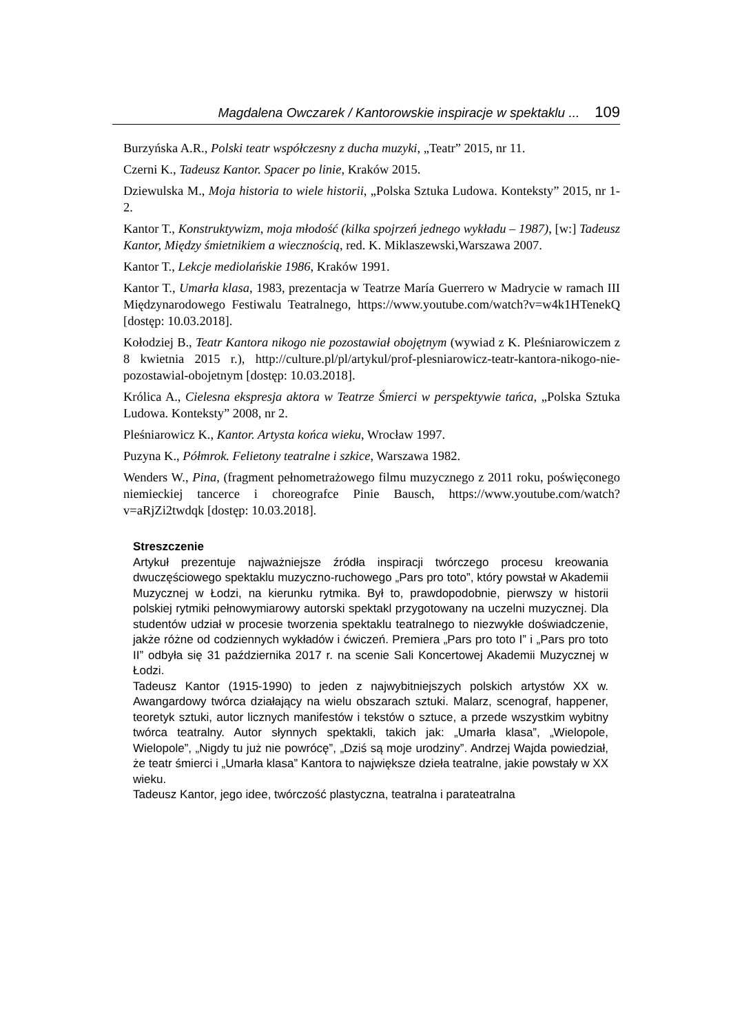Magdalena Owczarek / Kantorowskie inspiracje w spektaklu ... 109
Burzyńska A.R., Polski teatr współczesny z ducha muzyki, „Teatr” 2015, nr 11.
Czerni K., Tadeusz Kantor. Spacer po linie, Kraków 2015.
Dziewulska M., Moja historia to wiele historii, „Polska Sztuka Ludowa. Konteksty” 2015, nr 1-2.
Kantor T., Konstruktywizm, moja młodość (kilka spojrzeń jednego wykładu – 1987), [w:] Tadeusz Kantor, Między śmietnikiem a wiecznością, red. K. Miklaszewski,Warszawa 2007.
Kantor T., Lekcje mediolańskie 1986, Kraków 1991.
Kantor T., Umarła klasa, 1983, prezentacja w Teatrze María Guerrero w Madrycie w ramach III Międzynarodowego Festiwalu Teatralnego, https://www.youtube.com/watch?v=w4k1HTenekQ [dostęp: 10.03.2018].
Kołodziej B., Teatr Kantora nikogo nie pozostawiał obojętnym (wywiad z K. Pleśniarowiczem z 8 kwietnia 2015 r.), http://culture.pl/pl/artykul/prof-plesniarowicz-teatr-kantora-nikogo-nie-pozostawial-obojetnym [dostęp: 10.03.2018].
Królica A., Cielesna ekspresja aktora w Teatrze Śmierci w perspektywie tańca, „Polska Sztuka Ludowa. Konteksty” 2008, nr 2.
Pleśniarowicz K., Kantor. Artysta końca wieku, Wrocław 1997.
Puzyna K., Półmrok. Felietony teatralne i szkice, Warszawa 1982.
Wenders W., Pina, (fragment pełnometrażowego filmu muzycznego z 2011 roku, poświęconego niemieckiej tancerce i choreografce Pinie Bausch, https://www.youtube.com/watch?v=aRjZi2twdqk [dostęp: 10.03.2018].
Streszczenie
Artykuł prezentuje najważniejsze źródła inspiracji twórczego procesu kreowania dwuczęściowego spektaklu muzyczno-ruchowego „Pars pro toto”, który powstał w Akademii Muzycznej w Łodzi, na kierunku rytmika. Był to, prawdopodobnie, pierwszy w historii polskiej rytmiki pełnowymiarowy autorski spektakl przygotowany na uczelni muzycznej. Dla studentów udział w procesie tworzenia spektaklu teatralnego to niezwykłe doświadczenie, jakże różne od codziennych wykładów i ćwiczeń. Premiera „Pars pro toto I” i „Pars pro toto II” odbyła się 31 października 2017 r. na scenie Sali Koncertowej Akademii Muzycznej w Łodzi.
Tadeusz Kantor (1915-1990) to jeden z najwybitniejszych polskich artystów XX w. Awangardowy twórca działający na wielu obszarach sztuki. Malarz, scenograf, happener, teoretyk sztuki, autor licznych manifestów i tekstów o sztuce, a przede wszystkim wybitny twórca teatralny. Autor słynnych spektakli, takich jak: „Umarła klasa”, „Wielopole, Wielopole”, „Nigdy tu już nie powrócę”, „Dziś są moje urodziny”. Andrzej Wajda powiedział, że teatr śmierci i „Umarła klasa” Kantora to największe dzieła teatralne, jakie powstały w XX wieku.
Tadeusz Kantor, jego idee, twórczość plastyczna, teatralna i parateatralna